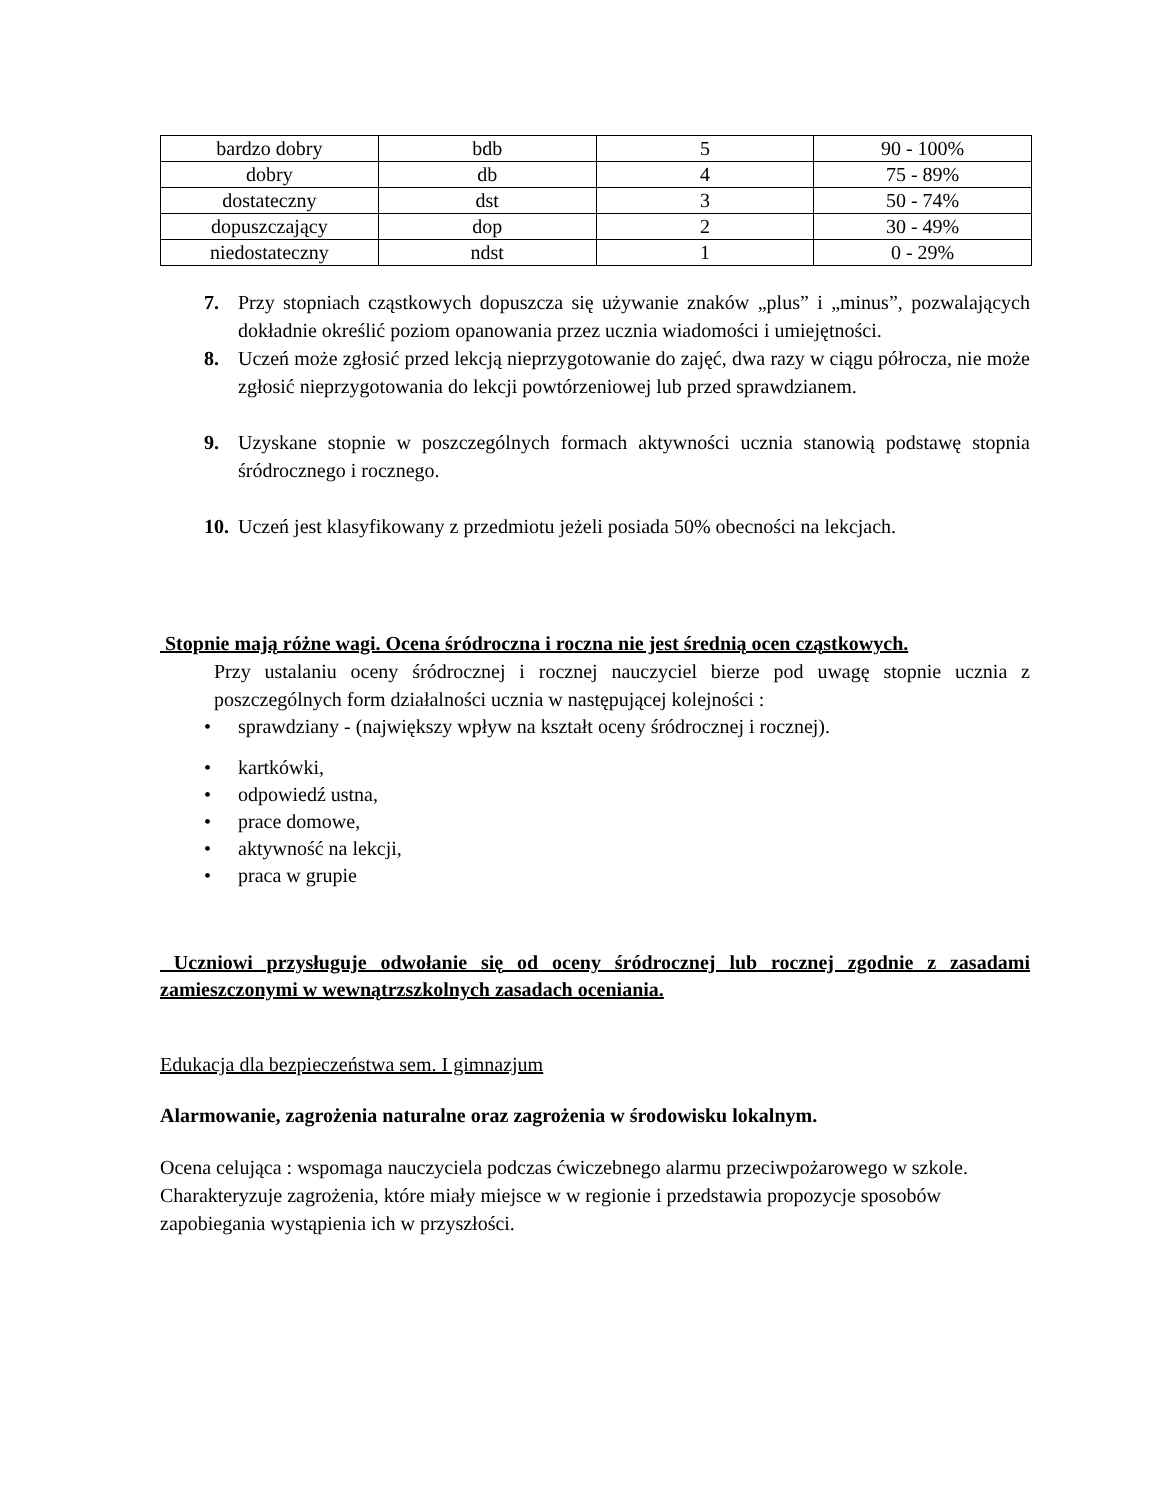| bardzo dobry | bdb | 5 | 90 - 100% |
| dobry | db | 4 | 75 - 89% |
| dostateczny | dst | 3 | 50 - 74% |
| dopuszczający | dop | 2 | 30 - 49% |
| niedostateczny | ndst | 1 | 0 - 29% |
7. Przy stopniach cząstkowych dopuszcza się używanie znaków „plus” i „minus”, pozwalających dokładnie określić poziom opanowania przez ucznia wiadomości i umiejętności.
8. Uczeń może zgłosić przed lekcją nieprzygotowanie do zajęć, dwa razy w ciągu półrocza, nie może zgłosić nieprzygotowania do lekcji powtórzeniowej lub przed sprawdzianem.
9. Uzyskane stopnie w poszczególnych formach aktywności ucznia stanowią podstawę stopnia śródrocznego i rocznego.
10.
Uczeń jest klasyfikowany z przedmiotu jeżeli posiada 50% obecności na lekcjach.
Stopnie mają różne wagi. Ocena śródroczna i roczna nie jest średnią ocen cząstkowych.
Przy ustalaniu oceny śródrocznej i rocznej nauczyciel bierze pod uwagę stopnie ucznia z poszczególnych form działalności ucznia w następującej kolejności :
• sprawdziany - (największy wpływ na kształt oceny śródrocznej i rocznej).
• kartkówki,
• odpowiedź ustna,
• prace domowe,
• aktywność na lekcji,
• praca w grupie
Uczniowi przysługuje odwołanie się od oceny śródrocznej lub rocznej zgodnie z zasadami zamieszczonymi w wewnątrzszkolnych zasadach oceniania.
Edukacja dla bezpieczeństwa sem. I gimnazjum
Alarmowanie, zagrożenia naturalne oraz zagrożenia w środowisku lokalnym.
Ocena celująca : wspomaga nauczyciela podczas ćwiczebnego alarmu przeciwpożarowego w szkole. Charakteryzuje zagrożenia, które miały miejsce w w regionie i przedstawia propozycje sposobów zapobiegania wystąpienia ich w przyszłości.